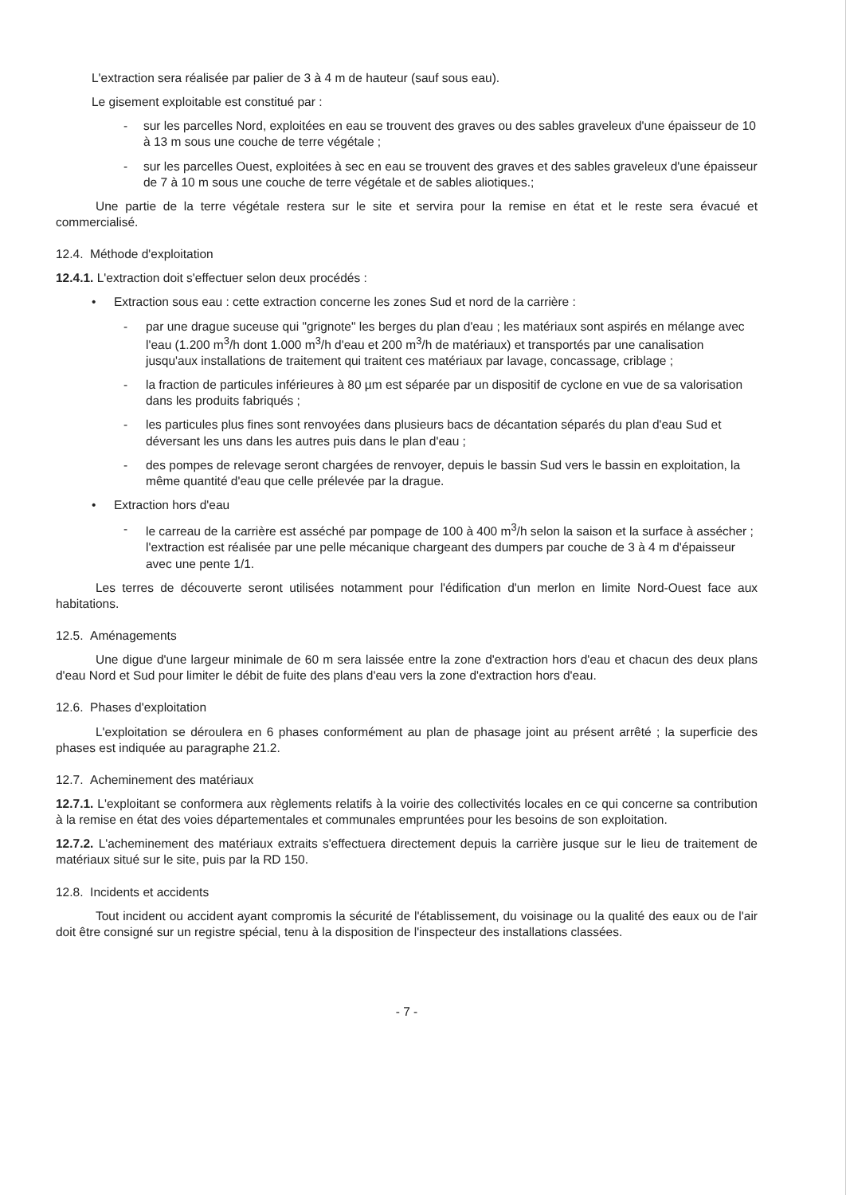L'extraction sera réalisée par palier de 3 à 4 m de hauteur (sauf sous eau).
Le gisement exploitable est constitué par :
- sur les parcelles Nord, exploitées en eau se trouvent des graves ou des sables graveleux d'une épaisseur de 10 à 13 m sous une couche de terre végétale ;
- sur les parcelles Ouest, exploitées à sec en eau se trouvent des graves et des sables graveleux d'une épaisseur de 7 à 10 m sous une couche de terre végétale et de sables aliotiques.;
Une partie de la terre végétale restera sur le site et servira pour la remise en état et le reste sera évacué et commercialisé.
12.4. Méthode d'exploitation
12.4.1. L'extraction doit s'effectuer selon deux procédés :
• Extraction sous eau : cette extraction concerne les zones Sud et nord de la carrière :
- par une drague suceuse qui "grignote" les berges du plan d'eau ; les matériaux sont aspirés en mélange avec l'eau (1.200 m<sup>3</sup>/h dont 1.000 m<sup>3</sup>/h d'eau et 200 m<sup>3</sup>/h de matériaux) et transportés par une canalisation jusqu'aux installations de traitement qui traitent ces matériaux par lavage, concassage, criblage ;
- la fraction de particules inférieures à 80 µm est séparée par un dispositif de cyclone en vue de sa valorisation dans les produits fabriqués ;
- les particules plus fines sont renvoyées dans plusieurs bacs de décantation séparés du plan d'eau Sud et déversant les uns dans les autres puis dans le plan d'eau ;
- des pompes de relevage seront chargées de renvoyer, depuis le bassin Sud vers le bassin en exploitation, la même quantité d'eau que celle prélevée par la drague.
• Extraction hors d'eau
- le carreau de la carrière est asséché par pompage de 100 à 400 m<sup>3</sup>/h selon la saison et la surface à assécher ; l'extraction est réalisée par une pelle mécanique chargeant des dumpers par couche de 3 à 4 m d'épaisseur avec une pente 1/1.
Les terres de découverte seront utilisées notamment pour l'édification d'un merlon en limite Nord-Ouest face aux habitations.
12.5. Aménagements
Une digue d'une largeur minimale de 60 m sera laissée entre la zone d'extraction hors d'eau et chacun des deux plans d'eau Nord et Sud pour limiter le débit de fuite des plans d'eau vers la zone d'extraction hors d'eau.
12.6. Phases d'exploitation
L'exploitation se déroulera en 6 phases conformément au plan de phasage joint au présent arrêté ; la superficie des phases est indiquée au paragraphe 21.2.
12.7. Acheminement des matériaux
12.7.1. L'exploitant se conformera aux règlements relatifs à la voirie des collectivités locales en ce qui concerne sa contribution à la remise en état des voies départementales et communales empruntées pour les besoins de son exploitation.
12.7.2. L'acheminement des matériaux extraits s'effectuera directement depuis la carrière jusque sur le lieu de traitement de matériaux situé sur le site, puis par la RD 150.
12.8. Incidents et accidents
Tout incident ou accident ayant compromis la sécurité de l'établissement, du voisinage ou la qualité des eaux ou de l'air doit être consigné sur un registre spécial, tenu à la disposition de l'inspecteur des installations classées.
- 7 -